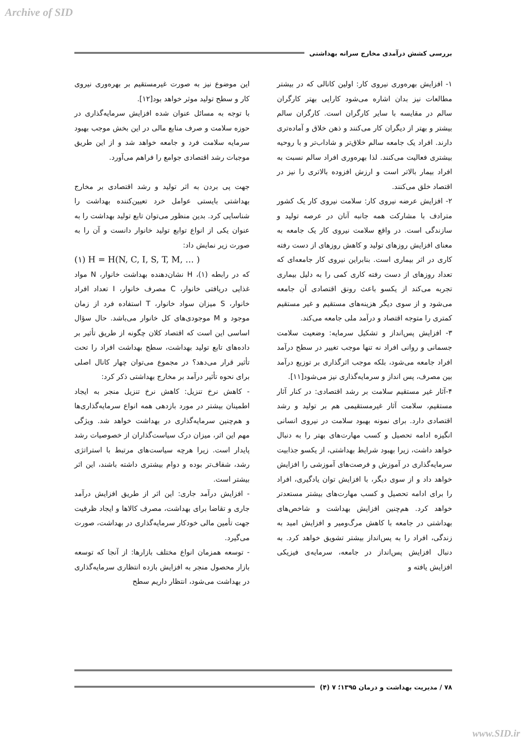Archive of SID
بررسی کشش درآمدی مخارج سرانه بهداشتی
۱- افزایش بهره‌وری نیروی کار: اولین کانالی که در بیشتر مطالعات نیز بدان اشاره می‌شود کارایی بهتر کارگران سالم در مقایسه با سایر کارگران است. کارگران سالم بیشتر و بهتر از دیگران کار می‌کنند و ذهن خلاق و آماده‌تری دارند. افراد یک جامعه سالم خلاق‌تر و شاداب‌تر و با روحیه بیشتری فعالیت می‌کنند. لذا بهره‌وری افراد سالم نسبت به افراد بیمار بالاتر است و ارزش افزوده بالاتری را نیز در اقتصاد خلق می‌کنند.
۲- افزایش عرضه نیروی کار: سلامت نیروی کار یک کشور مترادف با مشارکت همه جانبه آنان در عرصه تولید و سازندگی است. در واقع سلامت نیروی کار یک جامعه به معنای افزایش روزهای تولید و کاهش روزهای از دست رفته کاری در اثر بیماری است. بنابراین نیروی کار جامعه‌ای که تعداد روزهای از دست رفته کاری کمی را به دلیل بیماری تجربه می‌کند از یکسو باعث رونق اقتصادی آن جامعه می‌شود و از سوی دیگر هزینه‌های مستقیم و غیر مستقیم کمتری را متوجه اقتصاد و درآمد ملی جامعه می‌کند.
۳- افزایش پس‌انداز و تشکیل سرمایه: وضعیت سلامت جسمانی و روانی افراد نه تنها موجب تغییر در سطح درآمد افراد جامعه می‌شود، بلکه موجب اثرگذاری بر توزیع درآمد بین مصرف، پس انداز و سرمایه‌گذاری نیز می‌شود[۱۱].
۴-آثار غیر مستقیم سلامت بر رشد اقتصادی: در کنار آثار مستقیم، سلامت آثار غیرمستقیمی هم بر تولید و رشد اقتصادی دارد. برای نمونه بهبود سلامت در نیروی انسانی انگیزه ادامه تحصیل و کسب مهارت‌های بهتر را به دنبال خواهد داشت، زیرا بهبود شرایط بهداشتی، از یکسو جذابیت سرمایه‌گذاری در آموزش و فرصت‌های آموزشی را افزایش خواهد داد و از سوی دیگر، با افزایش توان یادگیری، افراد را برای ادامه تحصیل و کسب مهارت‌های بیشتر مستعدتر خواهد کرد. هم‌چنین افزایش بهداشت و شاخص‌های بهداشتی در جامعه با کاهش مرگ‌ومیر و افزایش امید به زندگی، افراد را به پس‌انداز بیشتر تشویق خواهد کرد. به دنبال افزایش پس‌انداز در جامعه، سرمایه‌ی فیزیکی افزایش یافته و
این موضوع نیز به صورت غیرمستقیم بر بهره‌وری نیروی کار و سطح تولید موثر خواهد بود[۱۲].
با توجه به مسائل عنوان شده افزایش سرمایه‌گذاری در حوزه سلامت و صرف منابع مالی در این بخش موجب بهبود سرمایه سلامت فرد و جامعه خواهد شد و از این طریق موجبات رشد اقتصادی جوامع را فراهم می‌آورد.
جهت پی بردن به اثر تولید و رشد اقتصادی بر مخارج بهداشتی بایستی عوامل خرد تعیین‌کننده بهداشت را شناسایی کرد. بدین منظور می‌توان تابع تولید بهداشت را به عنوان یکی از انواع توابع تولید خانوار دانست و آن را به صورت زیر نمایش داد:
(۱) H = H(N, C, I, S, T, M, … )
که در رابطه (۱)، H نشان‌دهنده بهداشت خانوار، N مواد غذایی دریافتی خانوار، C مصرف خانوار، I تعداد افراد خانوار، S میزان سواد خانوار، T استفاده فرد از زمان موجود و M موجودی‌های کل خانوار می‌باشد. حال سؤال اساسی این است که اقتصاد کلان چگونه از طریق تأثیر بر داده‌های تابع تولید بهداشت، سطح بهداشت افراد را تحت تأثیر قرار می‌دهد؟ در مجموع می‌توان چهار کانال اصلی برای نحوه تأثیر درآمد بر مخارج بهداشتی ذکر کرد:
- کاهش نرخ تنزیل: کاهش نرخ تنزیل منجر به ایجاد اطمینان بیشتر در مورد بازدهی همه انواع سرمایه‌گذاری‌ها و هم‌چنین سرمایه‌گذاری در بهداشت خواهد شد. ویژگی مهم این اثر، میزان درک سیاست‌گذاران از خصوصیات رشد پایدار است. زیرا هرچه سیاست‌های مرتبط با استراتژی رشد، شفاف‌تر بوده و دوام بیشتری داشته باشند، این اثر بیشتر است.
- افزایش درآمد جاری: این اثر از طریق افزایش درآمد جاری و تقاضا برای بهداشت، مصرف کالاها و ایجاد ظرفیت جهت تأمین مالی خودکار سرمایه‌گذاری در بهداشت، صورت می‌گیرد.
- توسعه همزمان انواع مختلف بازارها: از آنجا که توسعه بازار محصول منجر به افزایش بازده انتظاری سرمایه‌گذاری در بهداشت می‌شود، انتظار داریم سطح
۷۸ / مدیریت بهداشت و درمان ۱۳۹۵؛ ۷ (۴)
www.SID.ir